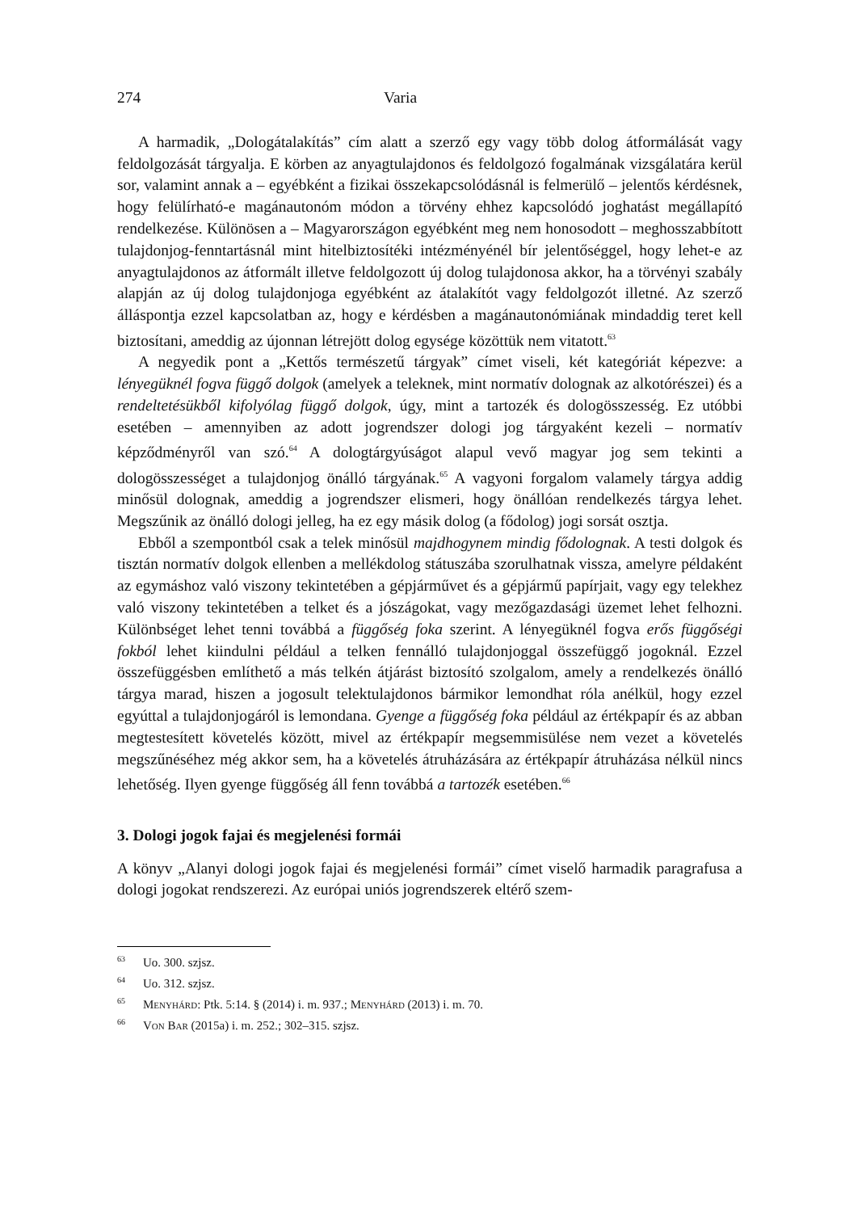274 Varia
A harmadik, „Dologátalakítás” cím alatt a szerző egy vagy több dolog átformálását vagy feldolgozását tárgyalja. E körben az anyagtulajdonos és feldolgozó fogalmának vizsgálatára kerül sor, valamint annak a – egyébként a fizikai összekapcsolódásnál is felmerülő – jelentős kérdésnek, hogy felülírható-e magánautonóm módon a törvény ehhez kapcsolódó joghatást megállapító rendelkezése. Különösen a – Magyarországon egyébként meg nem honosodott – meghosszabbított tulajdonjog-fenntartásnál mint hitelbiztosítéki intézményénél bír jelentőséggel, hogy lehet-e az anyagtulajdonos az átformált illetve feldolgozott új dolog tulajdonosa akkor, ha a törvényi szabály alapján az új dolog tulajdonjoga egyébként az átalakítót vagy feldolgozót illetné. Az szerző álláspontja ezzel kapcsolatban az, hogy e kérdésben a magánautonómiának mindaddig teret kell biztosítani, ameddig az újonnan létrejött dolog egysége közöttük nem vitatott.<sup>63</sup>
A negyedik pont a „Kettős természetű tárgyak” címet viseli, két kategóriát képezve: a lényegüknél fogva függő dolgok (amelyek a teleknek, mint normatív dolognak az alkotórészei) és a rendeltetésükből kifolyólag függő dolgok, úgy, mint a tartozék és dologösszesség. Ez utóbbi esetében – amennyiben az adott jogrendszer dologi jog tárgyaként kezeli – normatív képződményről van szó.<sup>64</sup> A dologtárgyúságot alapul vevő magyar jog sem tekinti a dologösszességet a tulajdonjog önálló tárgyának.<sup>65</sup> A vagyoni forgalom valamely tárgya addig minősül dolognak, ameddig a jogrendszer elismeri, hogy önállóan rendelkezés tárgya lehet. Megszűnik az önálló dologi jelleg, ha ez egy másik dolog (a fődolog) jogi sorsát osztja.
Ebből a szempontból csak a telek minősül majdhogynem mindig fődolognak. A testi dolgok és tisztán normatív dolgok ellenben a mellékdolog státuszába szorulhatnak vissza, amelyre példaként az egymáshoz való viszony tekintetében a gépjárművet és a gépjármű papírjait, vagy egy telekhez való viszony tekintetében a telket és a jószágokat, vagy mezőgazdasági üzemet lehet felhozni. Különbséget lehet tenni továbbá a függőség foka szerint. A lényegüknél fogva erős függőségi fokból lehet kiindulni például a telken fennálló tulajdonjoggal összefüggő jogoknál. Ezzel összefüggésben említhető a más telkén átjárást biztosító szolgalom, amely a rendelkezés önálló tárgya marad, hiszen a jogosult telektulajdonos bármikor lemondhat róla anélkül, hogy ezzel egyúttal a tulajdonjogáról is lemondana. Gyenge a függőség foka például az értékpapír és az abban megtestesített követelés között, mivel az értékpapír megsemmisülése nem vezet a követelés megszűnéséhez még akkor sem, ha a követelés átruházására az értékpapír átruházása nélkül nincs lehetőség. Ilyen gyenge függőség áll fenn továbbá a tartozék esetében.<sup>66</sup>
3. Dologi jogok fajai és megjelenési formái
A könyv „Alanyi dologi jogok fajai és megjelenési formái” címet viselő harmadik paragrafusa a dologi jogokat rendszerezi. Az európai uniós jogrendszerek eltérő szem-
63 Uo. 300. szjsz.
64 Uo. 312. szjsz.
65 Menyhárd: Ptk. 5:14. § (2014) i. m. 937.; Menyhárd (2013) i. m. 70.
66 Von Bar (2015a) i. m. 252.; 302–315. szjsz.